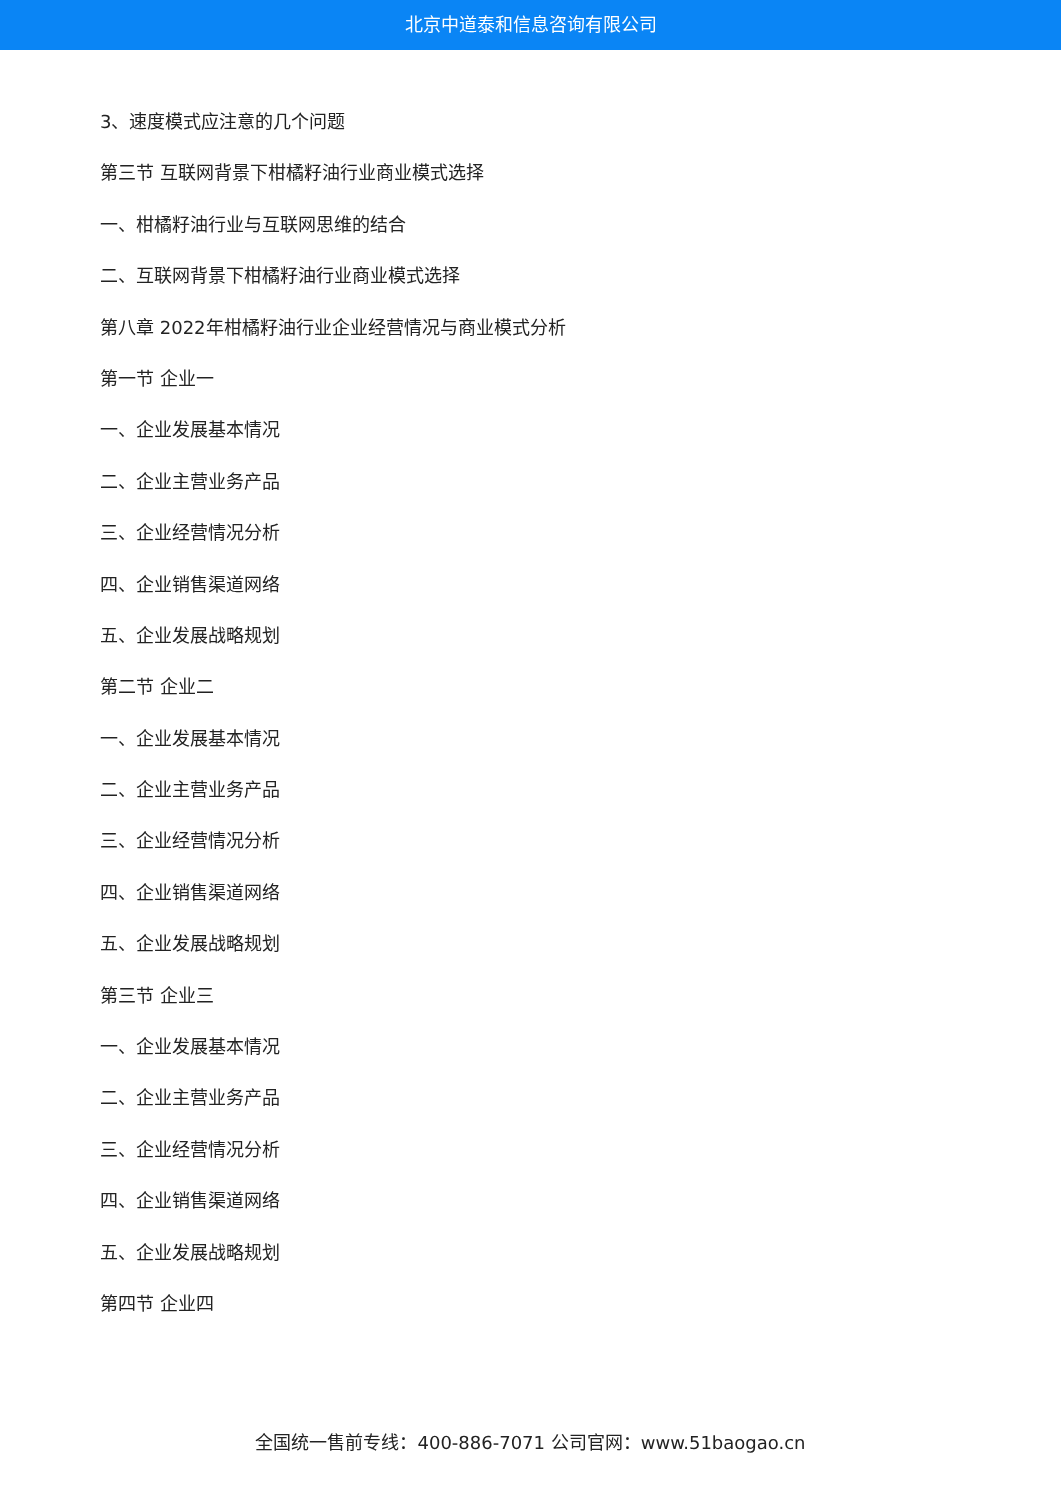北京中道泰和信息咨询有限公司
3、速度模式应注意的几个问题
第三节 互联网背景下柑橘籽油行业商业模式选择
一、柑橘籽油行业与互联网思维的结合
二、互联网背景下柑橘籽油行业商业模式选择
第八章 2022年柑橘籽油行业企业经营情况与商业模式分析
第一节 企业一
一、企业发展基本情况
二、企业主营业务产品
三、企业经营情况分析
四、企业销售渠道网络
五、企业发展战略规划
第二节 企业二
一、企业发展基本情况
二、企业主营业务产品
三、企业经营情况分析
四、企业销售渠道网络
五、企业发展战略规划
第三节 企业三
一、企业发展基本情况
二、企业主营业务产品
三、企业经营情况分析
四、企业销售渠道网络
五、企业发展战略规划
第四节 企业四
全国统一售前专线：400-886-7071 公司官网：www.51baogao.cn